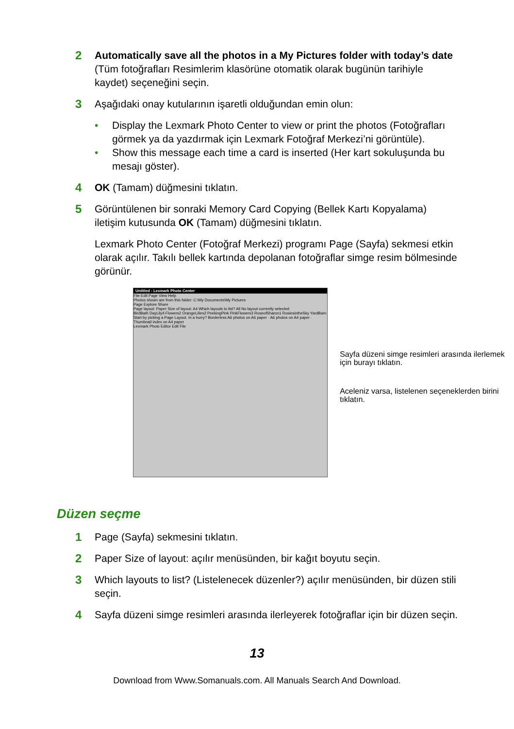2 Automatically save all the photos in a My Pictures folder with today’s date (Tüm fotoğrafları Resimlerim klasörüne otomatik olarak bugünün tarihiyle kaydet) seçeneğini seçin.
3 Aşağıdaki onay kutularının işaretli olduğundan emin olun:
• Display the Lexmark Photo Center to view or print the photos (Fotoğrafları görmek ya da yazdırmak için Lexmark Fotoğraf Merkezi’ni görüntüle).
• Show this message each time a card is inserted (Her kart sokuluşunda bu mesajı göster).
4 OK (Tamam) düğmesini tıklatın.
5 Görüntülenen bir sonraki Memory Card Copying (Bellek Kartı Kopyalama) iletişim kutusunda OK (Tamam) düğmesini tıklatın.
Lexmark Photo Center (Fotoğraf Merkezi) programı Page (Sayfa) sekmesi etkin olarak açılır. Takılı bellek kartında depolanan fotoğraflar simge resim bölmesinde görünür.
Untitled - Lexmark Photo Center
File Edit Page View Help
Photos shown are from this folder: C:\My Documents\My Pictures
Page Explore Share
Page layout: Paper Size of layout: A4 Which layouts to list? All No layout currently selected
BirdBath DayLily4 Flowers2 OrangeLilies2 PeekingPink PinkFlowers3 RoseofSharon1 RosiesintheSky YardBarn
Start by picking a Page Layout. In a hurry? Borderless A6 photos on A6 paper · A6 photos on A4 paper · Thumbnail index on A4 paper
Lexmark Photo Editor Edit File
Sayfa düzeni simge resimleri arasında ilerlemek için burayı tıklatın.
Aceleniz varsa, listelenen seçeneklerden birini tıklatın.
Düzen seçme
1 Page (Sayfa) sekmesini tıklatın.
2 Paper Size of layout: açılır menüsünden, bir kağıt boyutu seçin.
3 Which layouts to list? (Listelenecek düzenler?) açılır menüsünden, bir düzen stili seçin.
4 Sayfa düzeni simge resimleri arasında ilerleyerek fotoğraflar için bir düzen seçin.
13
Download from Www.Somanuals.com. All Manuals Search And Download.